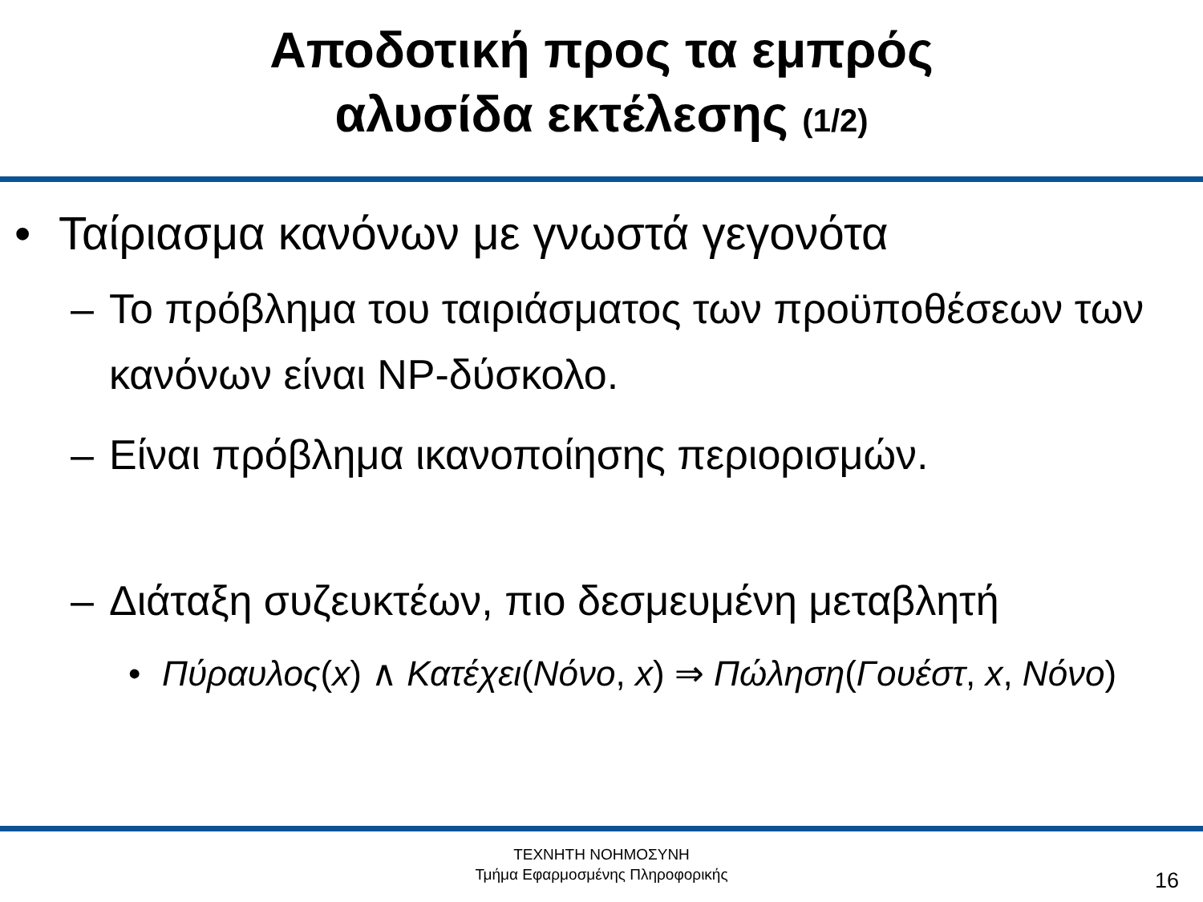Αποδοτική προς τα εμπρός
αλυσίδα εκτέλεσης (1/2)
• Ταίριασμα κανόνων με γνωστά γεγονότα
– Το πρόβλημα του ταιριάσματος των προϋποθέσεων των κανόνων είναι NP-δύσκολο.
– Είναι πρόβλημα ικανοποίησης περιορισμών.
– Διάταξη συζευκτέων, πιο δεσμευμένη μεταβλητή
• Πύραυλος(x) ∧ Κατέχει(Νόνο, x) ⇒ Πώληση(Γουέστ, x, Νόνο)
ΤΕΧΝΗΤΗ ΝΟΗΜΟΣΥΝΗ
Τμήμα Εφαρμοσμένης Πληροφορικής
16